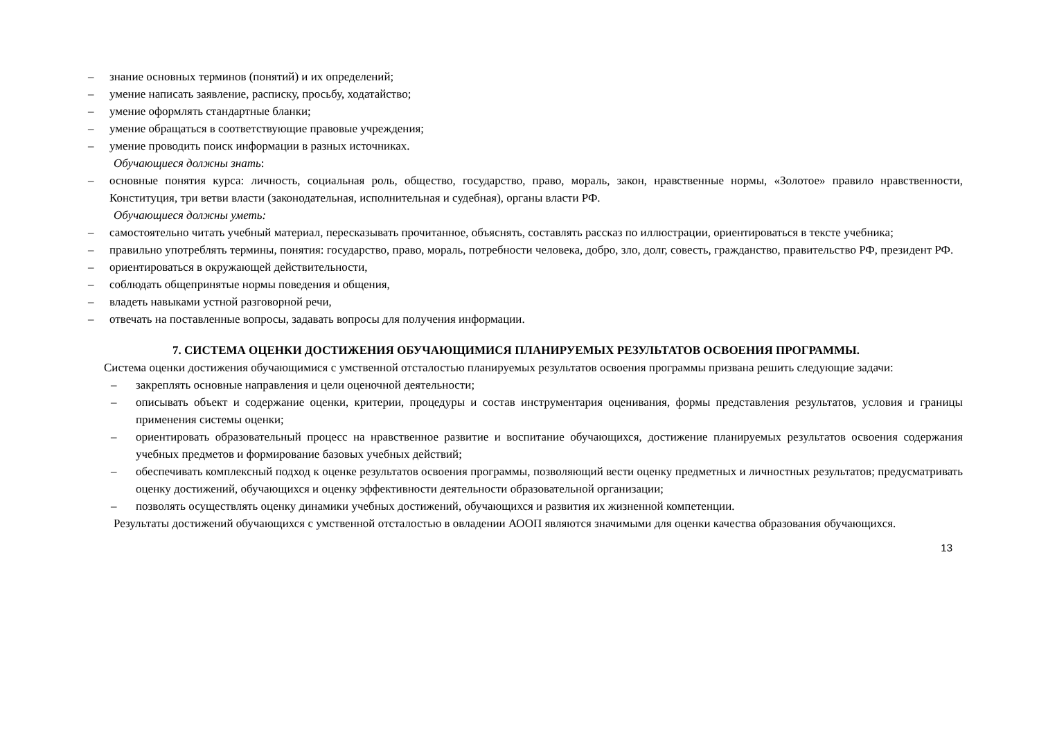– знание основных терминов (понятий) и их определений;
– умение написать заявление, расписку, просьбу, ходатайство;
– умение оформлять стандартные бланки;
– умение обращаться в соответствующие правовые учреждения;
– умение проводить поиск информации в разных источниках.
Обучающиеся должны знать:
– основные понятия курса: личность, социальная роль, общество, государство, право, мораль, закон, нравственные нормы, «Золотое» правило нравственности, Конституция, три ветви власти (законодательная, исполнительная и судебная), органы власти РФ.
Обучающиеся должны уметь:
– самостоятельно читать учебный материал, пересказывать прочитанное, объяснять, составлять рассказ по иллюстрации, ориентироваться в тексте учебника;
– правильно употреблять термины, понятия: государство, право, мораль, потребности человека, добро, зло, долг, совесть, гражданство, правительство РФ, президент РФ.
– ориентироваться в окружающей действительности,
– соблюдать общепринятые нормы поведения и общения,
– владеть навыками устной разговорной речи,
– отвечать на поставленные вопросы, задавать вопросы для получения информации.
7. СИСТЕМА ОЦЕНКИ ДОСТИЖЕНИЯ ОБУЧАЮЩИМИСЯ ПЛАНИРУЕМЫХ РЕЗУЛЬТАТОВ ОСВОЕНИЯ ПРОГРАММЫ.
Система оценки достижения обучающимися с умственной отсталостью планируемых результатов освоения программы призвана решить следующие задачи:
– закреплять основные направления и цели оценочной деятельности;
– описывать объект и содержание оценки, критерии, процедуры и состав инструментария оценивания, формы представления результатов, условия и границы применения системы оценки;
– ориентировать образовательный процесс на нравственное развитие и воспитание обучающихся, достижение планируемых результатов освоения содержания учебных предметов и формирование базовых учебных действий;
– обеспечивать комплексный подход к оценке результатов освоения программы, позволяющий вести оценку предметных и личностных результатов; предусматривать оценку достижений, обучающихся и оценку эффективности деятельности образовательной организации;
– позволять осуществлять оценку динамики учебных достижений, обучающихся и развития их жизненной компетенции.
Результаты достижений обучающихся с умственной отсталостью в овладении АООП являются значимыми для оценки качества образования обучающихся.
13